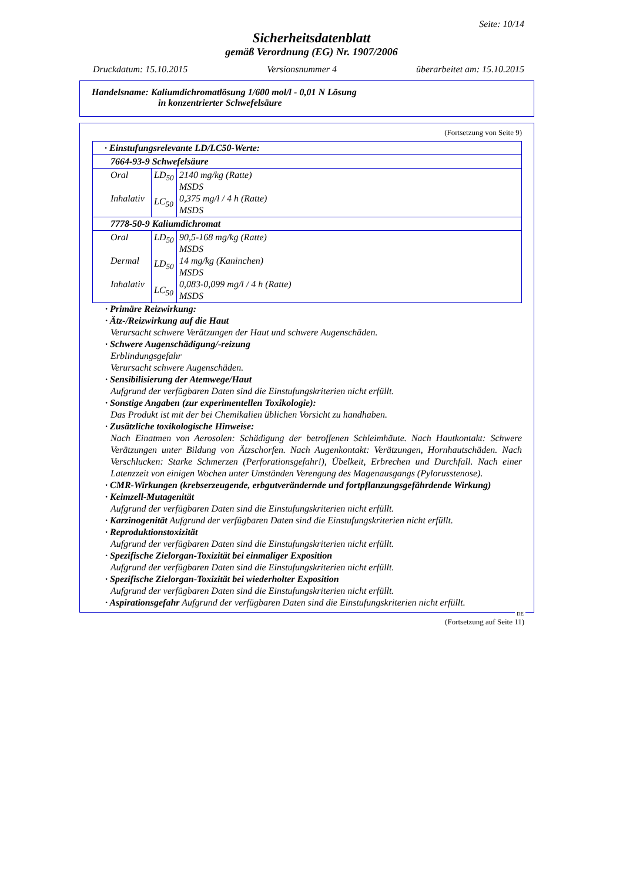Seite: 10/14
Sicherheitsdatenblatt
gemäß Verordnung (EG) Nr. 1907/2006
Druckdatum: 15.10.2015 Versionsnummer 4 überarbeitet am: 15.10.2015
Handelsname: Kaliumdichromatlösung 1/600 mol/l - 0,01 N Lösung
in konzentrierter Schwefelsäure
(Fortsetzung von Seite 9)
| · Einstufungsrelevante LD/LC50-Werte: | | |
| 7664-93-9 Schwefelsäure | | |
| Oral Inhalativ | LD<sub>50</sub> LC<sub>50</sub> | 2140 mg/kg (Ratte) MSDS 0,375 mg/l / 4 h (Ratte) MSDS |
| 7778-50-9 Kaliumdichromat | | |
| Oral Dermal Inhalativ | LD<sub>50</sub> LD<sub>50</sub> LC<sub>50</sub> | 90,5-168 mg/kg (Ratte) MSDS 14 mg/kg (Kaninchen) MSDS 0,083-0,099 mg/l / 4 h (Ratte) MSDS |
· Primäre Reizwirkung:
· Ätz-/Reizwirkung auf die Haut
Verursacht schwere Verätzungen der Haut und schwere Augenschäden.
· Schwere Augenschädigung/-reizung
Erblindungsgefahr
Verursacht schwere Augenschäden.
· Sensibilisierung der Atemwege/Haut
Aufgrund der verfügbaren Daten sind die Einstufungskriterien nicht erfüllt.
· Sonstige Angaben (zur experimentellen Toxikologie):
Das Produkt ist mit der bei Chemikalien üblichen Vorsicht zu handhaben.
· Zusätzliche toxikologische Hinweise:
Nach Einatmen von Aerosolen: Schädigung der betroffenen Schleimhäute. Nach Hautkontakt: Schwere Verätzungen unter Bildung von Ätzschorfen. Nach Augenkontakt: Verätzungen, Hornhautschäden. Nach Verschlucken: Starke Schmerzen (Perforationsgefahr!), Übelkeit, Erbrechen und Durchfall. Nach einer Latenzzeit von einigen Wochen unter Umständen Verengung des Magenausgangs (Pylorusstenose).
· CMR-Wirkungen (krebserzeugende, erbgutverändernde und fortpflanzungsgefährdende Wirkung)
· Keimzell-Mutagenität
Aufgrund der verfügbaren Daten sind die Einstufungskriterien nicht erfüllt.
· Karzinogenität Aufgrund der verfügbaren Daten sind die Einstufungskriterien nicht erfüllt.
· Reproduktionstoxizität
Aufgrund der verfügbaren Daten sind die Einstufungskriterien nicht erfüllt.
· Spezifische Zielorgan-Toxizität bei einmaliger Exposition
Aufgrund der verfügbaren Daten sind die Einstufungskriterien nicht erfüllt.
· Spezifische Zielorgan-Toxizität bei wiederholter Exposition
Aufgrund der verfügbaren Daten sind die Einstufungskriterien nicht erfüllt.
· Aspirationsgefahr Aufgrund der verfügbaren Daten sind die Einstufungskriterien nicht erfüllt.
DE
(Fortsetzung auf Seite 11)